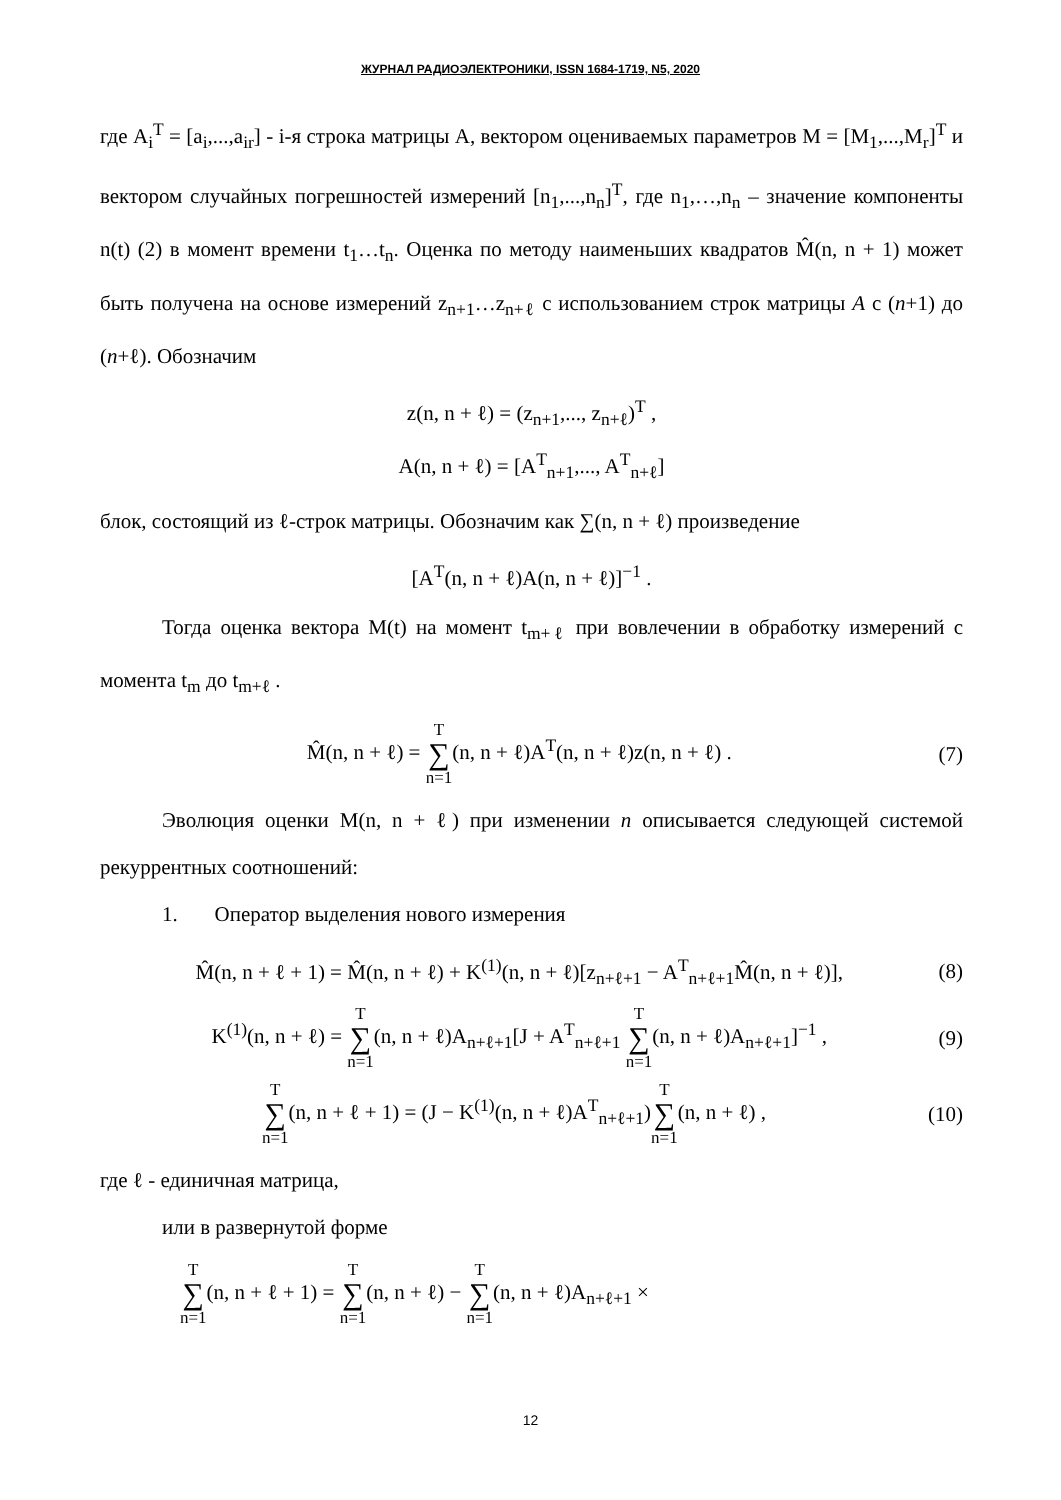ЖУРНАЛ РАДИОЭЛЕКТРОНИКИ, ISSN 1684-1719, N5, 2020
где A<sub>i</sub><sup>T</sup> = [a<sub>i</sub>,...,a<sub>ir</sub>] - i-я строка матрицы А, вектором оцениваемых параметров M = [M<sub>1</sub>,...,M<sub>r</sub>]<sup>T</sup> и вектором случайных погрешностей измерений [n<sub>1</sub>,...,n<sub>n</sub>]<sup>T</sup>, где n<sub>1</sub>,…,n<sub>n</sub> – значение компоненты n(t) (2) в момент времени t<sub>1</sub>…t<sub>n</sub>. Оценка по методу наименьших квадратов M̂(n, n + 1) может быть получена на основе измерений z<sub>n+1</sub>…z<sub>n+ℓ</sub> с использованием строк матрицы A с (n+1) до (n+ℓ). Обозначим
z(n, n + ℓ) = (z<sub>n+1</sub>,..., z<sub>n+ℓ</sub>)<sup>T</sup> ,
A(n, n + ℓ) = [A<sup>T</sup><sub>n+1</sub>,..., A<sup>T</sup><sub>n+ℓ</sub>]
блок, состоящий из ℓ-строк матрицы. Обозначим как ∑(n, n + ℓ) произведение
[A<sup>T</sup>(n, n + ℓ)A(n, n + ℓ)]<sup>−1</sup> .
Тогда оценка вектора M(t) на момент t<sub>m+ℓ</sub> при вовлечении в обработку измерений с момента t<sub>m</sub> до t<sub>m+ℓ</sub> .
M̂(n, n + ℓ) = T ∑ n=1(n, n + ℓ)A<sup>T</sup>(n, n + ℓ)z(n, n + ℓ) . (7)
Эволюция оценки M(n, n + ℓ) при изменении n описывается следующей системой рекуррентных соотношений:
1. Оператор выделения нового измерения
M̂(n, n + ℓ + 1) = M̂(n, n + ℓ) + K<sup>(1)</sup>(n, n + ℓ)[z<sub>n+ℓ+1</sub> − A<sup>T</sup><sub>n+ℓ+1</sub>M̂(n, n + ℓ)], (8)
K<sup>(1)</sup>(n, n + ℓ) = T ∑ n=1(n, n + ℓ)A<sub>n+ℓ+1</sub>[J + A<sup>T</sup><sub>n+ℓ+1</sub> T ∑ n=1(n, n + ℓ)A<sub>n+ℓ+1</sub>]<sup>−1</sup> , (9)
T ∑ n=1(n, n + ℓ + 1) = (J − K<sup>(1)</sup>(n, n + ℓ)A<sup>T</sup><sub>n+ℓ+1</sub>)T ∑ n=1(n, n + ℓ) , (10)
где ℓ - единичная матрица,
или в развернутой форме
T ∑ n=1(n, n + ℓ + 1) = T ∑ n=1(n, n + ℓ) − T ∑ n=1(n, n + ℓ)A<sub>n+ℓ+1</sub> ×
12